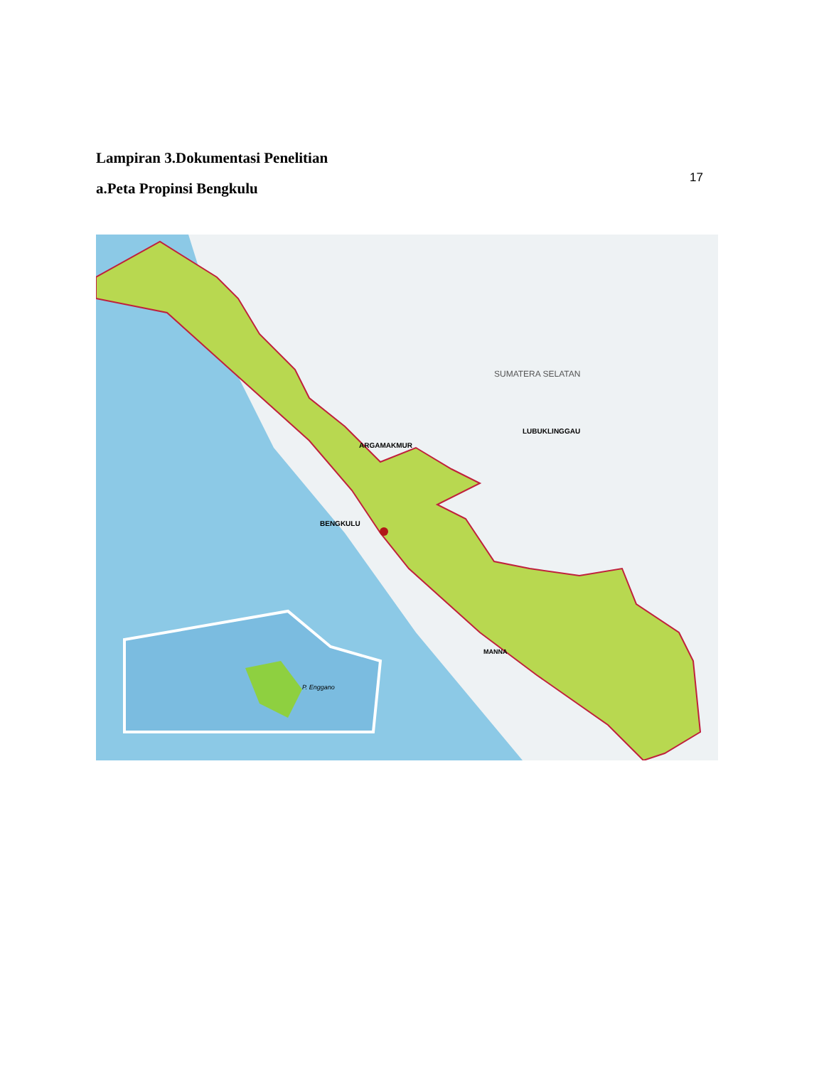Lampiran 3.Dokumentasi Penelitian
a.Peta Propinsi Bengkulu
17
SUMATERA SELATAN
LUBUKLINGGAU
BENGKULU
ARGAMAKMUR
MANNA
P. Enggano